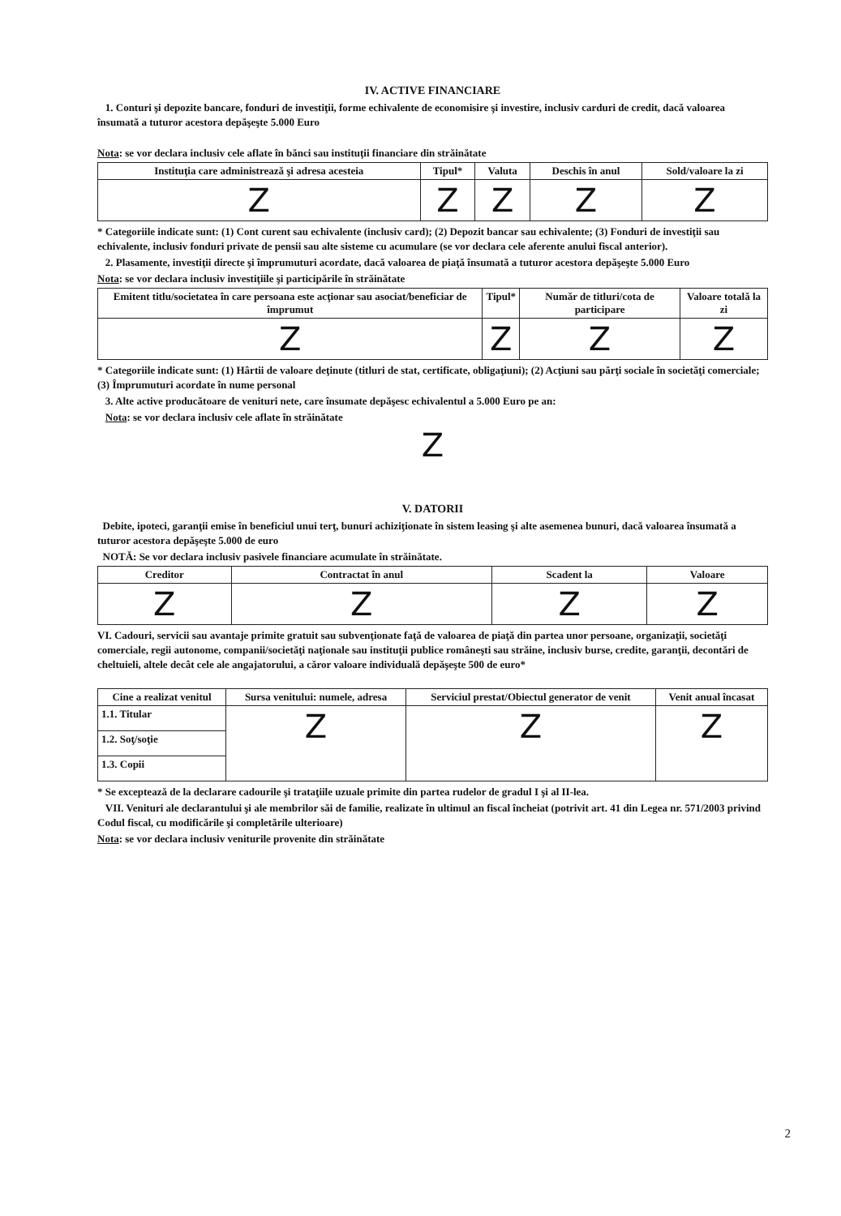IV. ACTIVE FINANCIARE
1. Conturi şi depozite bancare, fonduri de investiţii, forme echivalente de economisire şi investire, inclusiv carduri de credit, dacă valoarea însumată a tuturor acestora depăşeşte 5.000 Euro
Nota: se vor declara inclusiv cele aflate în bănci sau instituţii financiare din străinătate
| Instituţia care administrează şi adresa acesteia | Tipul* | Valuta | Deschis în anul | Sold/valoare la zi |
| --- | --- | --- | --- | --- |
| Z | Z | Z | Z | Z |
* Categoriile indicate sunt: (1) Cont curent sau echivalente (inclusiv card); (2) Depozit bancar sau echivalente; (3) Fonduri de investiţii sau echivalente, inclusiv fonduri private de pensii sau alte sisteme cu acumulare (se vor declara cele aferente anului fiscal anterior).
2. Plasamente, investiţii directe şi împrumuturi acordate, dacă valoarea de piaţă însumată a tuturor acestora depăşeşte 5.000 Euro
Nota: se vor declara inclusiv investiţiile şi participările în străinătate
| Emitent titlu/societatea în care persoana este acţionar sau asociat/beneficiar de împrumut | Tipul* | Număr de titluri/cota de participare | Valoare totală la zi |
| --- | --- | --- | --- |
| Z | Z | Z | Z |
* Categoriile indicate sunt: (1) Hârtii de valoare deţinute (titluri de stat, certificate, obligaţiuni); (2) Acţiuni sau părţi sociale în societăţi comerciale; (3) Împrumuturi acordate în nume personal
3. Alte active producătoare de venituri nete, care însumate depăşesc echivalentul a 5.000 Euro pe an:
Nota: se vor declara inclusiv cele aflate în străinătate
Z
V. DATORII
Debite, ipoteci, garanţii emise în beneficiul unui terţ, bunuri achiziţionate în sistem leasing şi alte asemenea bunuri, dacă valoarea însumată a tuturor acestora depăşeşte 5.000 de euro
NOTĂ: Se vor declara inclusiv pasivele financiare acumulate în străinătate.
| Creditor | Contractat în anul | Scadent la | Valoare |
| --- | --- | --- | --- |
| Z | Z | Z | Z |
VI. Cadouri, servicii sau avantaje primite gratuit sau subvenţionate faţă de valoarea de piaţă din partea unor persoane, organizaţii, societăţi comerciale, regii autonome, companii/societăţi naţionale sau instituţii publice româneşti sau străine, inclusiv burse, credite, garanţii, decontări de cheltuieli, altele decât cele ale angajatorului, a căror valoare individuală depăşeşte 500 de euro*
| Cine a realizat venitul | Sursa venitului: numele, adresa | Serviciul prestat/Obiectul generator de venit | Venit anual încasat |
| --- | --- | --- | --- |
| 1.1. Titular | Z | Z | Z |
| 1.2. Soţ/soţie | | | |
| 1.3. Copii | | | |
* Se exceptează de la declarare cadourile şi trataţiile uzuale primite din partea rudelor de gradul I şi al II-lea.
VII. Venituri ale declarantului şi ale membrilor săi de familie, realizate în ultimul an fiscal încheiat (potrivit art. 41 din Legea nr. 571/2003 privind Codul fiscal, cu modificările şi completările ulterioare)
Nota: se vor declara inclusiv veniturile provenite din străinătate
2